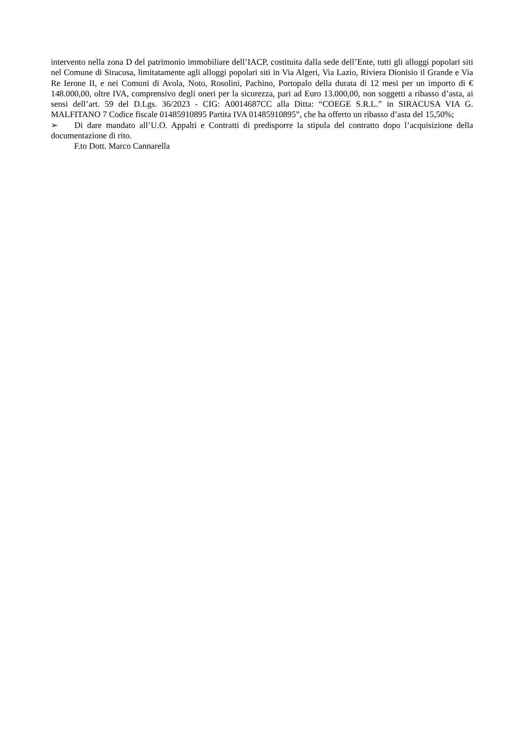intervento nella zona D del patrimonio immobiliare dell’IACP, costituita dalla sede dell’Ente, tutti gli alloggi popolari siti nel Comune di Siracusa, limitatamente agli alloggi popolari siti in Via Algeri, Via Lazio, Riviera Dionisio il Grande e Via Re Ierone II, e nei Comuni di Avola, Noto, Rosolini, Pachino, Portopalo della durata di 12 mesi per un importo di € 148.000,00, oltre IVA, comprensivo degli oneri per la sicurezza, pari ad Euro 13.000,00, non soggetti a ribasso d’asta, ai sensi dell’art. 59 del D.Lgs. 36/2023 - CIG: A0014687CC alla Ditta: “COEGE S.R.L.” in SIRACUSA VIA G. MALFITANO 7 Codice fiscale 01485910895 Partita IVA 01485910895”, che ha offerto un ribasso d’asta del 15,50%;
➢ Di dare mandato all’U.O. Appalti e Contratti di predisporre la stipula del contratto dopo l’acquisizione della documentazione di rito.
F.to Dott. Marco Cannarella